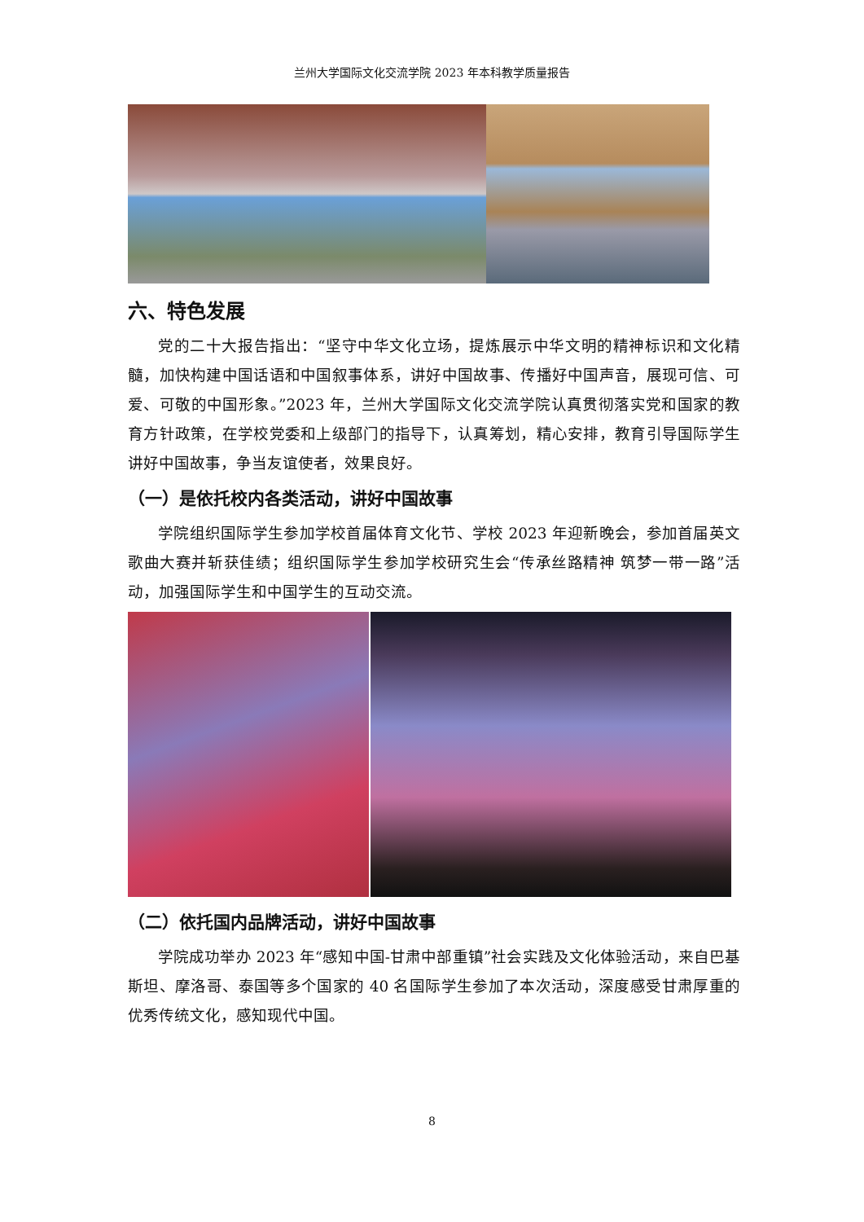兰州大学国际文化交流学院 2023 年本科教学质量报告
六、特色发展
党的二十大报告指出：“坚守中华文化立场，提炼展示中华文明的精神标识和文化精髓，加快构建中国话语和中国叙事体系，讲好中国故事、传播好中国声音，展现可信、可爱、可敬的中国形象。”2023 年，兰州大学国际文化交流学院认真贯彻落实党和国家的教育方针政策，在学校党委和上级部门的指导下，认真筹划，精心安排，教育引导国际学生讲好中国故事，争当友谊使者，效果良好。
（一）是依托校内各类活动，讲好中国故事
学院组织国际学生参加学校首届体育文化节、学校 2023 年迎新晚会，参加首届英文歌曲大赛并斩获佳绩；组织国际学生参加学校研究生会“传承丝路精神 筑梦一带一路”活动，加强国际学生和中国学生的互动交流。
（二）依托国内品牌活动，讲好中国故事
学院成功举办 2023 年“感知中国-甘肃中部重镇”社会实践及文化体验活动，来自巴基斯坦、摩洛哥、泰国等多个国家的 40 名国际学生参加了本次活动，深度感受甘肃厚重的优秀传统文化，感知现代中国。
8